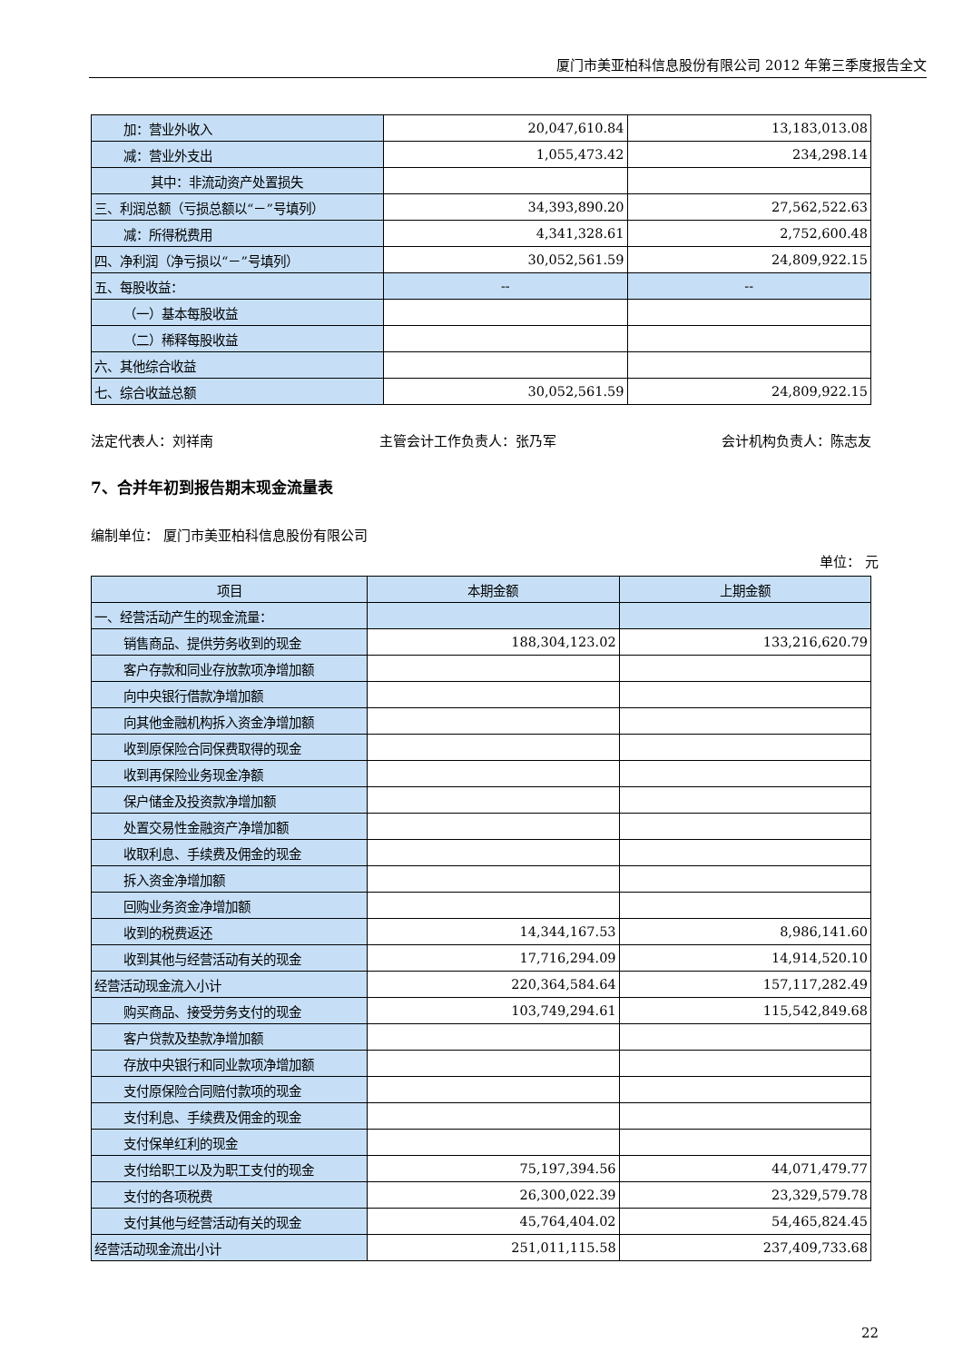厦门市美亚柏科信息股份有限公司 2012 年第三季度报告全文
| 加：营业外收入 | 20,047,610.84 | 13,183,013.08 |
| 减：营业外支出 | 1,055,473.42 | 234,298.14 |
| 其中：非流动资产处置损失 | | |
| 三、利润总额（亏损总额以“－”号填列） | 34,393,890.20 | 27,562,522.63 |
| 减：所得税费用 | 4,341,328.61 | 2,752,600.48 |
| 四、净利润（净亏损以“－”号填列） | 30,052,561.59 | 24,809,922.15 |
| 五、每股收益： | -- | -- |
| （一）基本每股收益 | | |
| （二）稀释每股收益 | | |
| 六、其他综合收益 | | |
| 七、综合收益总额 | 30,052,561.59 | 24,809,922.15 |
法定代表人：刘祥南 主管会计工作负责人：张乃军 会计机构负责人：陈志友
7、合并年初到报告期末现金流量表
编制单位： 厦门市美亚柏科信息股份有限公司
单位： 元
| 项目 | 本期金额 | 上期金额 |
| --- | --- | --- |
| 一、经营活动产生的现金流量： | | |
| 销售商品、提供劳务收到的现金 | 188,304,123.02 | 133,216,620.79 |
| 客户存款和同业存放款项净增加额 | | |
| 向中央银行借款净增加额 | | |
| 向其他金融机构拆入资金净增加额 | | |
| 收到原保险合同保费取得的现金 | | |
| 收到再保险业务现金净额 | | |
| 保户储金及投资款净增加额 | | |
| 处置交易性金融资产净增加额 | | |
| 收取利息、手续费及佣金的现金 | | |
| 拆入资金净增加额 | | |
| 回购业务资金净增加额 | | |
| 收到的税费返还 | 14,344,167.53 | 8,986,141.60 |
| 收到其他与经营活动有关的现金 | 17,716,294.09 | 14,914,520.10 |
| 经营活动现金流入小计 | 220,364,584.64 | 157,117,282.49 |
| 购买商品、接受劳务支付的现金 | 103,749,294.61 | 115,542,849.68 |
| 客户贷款及垫款净增加额 | | |
| 存放中央银行和同业款项净增加额 | | |
| 支付原保险合同赔付款项的现金 | | |
| 支付利息、手续费及佣金的现金 | | |
| 支付保单红利的现金 | | |
| 支付给职工以及为职工支付的现金 | 75,197,394.56 | 44,071,479.77 |
| 支付的各项税费 | 26,300,022.39 | 23,329,579.78 |
| 支付其他与经营活动有关的现金 | 45,764,404.02 | 54,465,824.45 |
| 经营活动现金流出小计 | 251,011,115.58 | 237,409,733.68 |
22